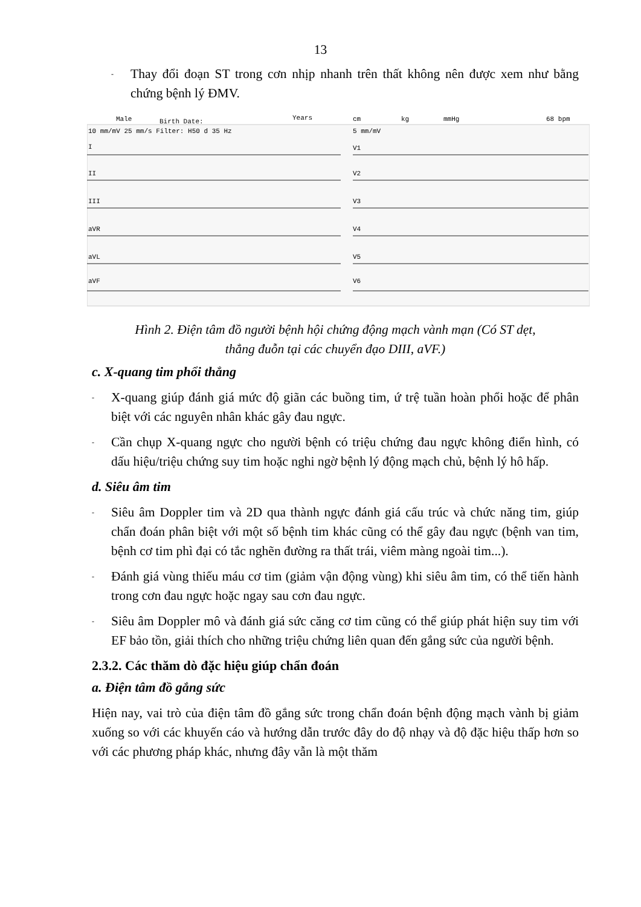13
-
Thay đổi đoạn ST trong cơn nhịp nhanh trên thất không nên được xem như bằng chứng bệnh lý ĐMV.
Male
Birth Date:
Years
cm
kg
mmHg
68 bpm
10 mm/mV 25 mm/s Filter: H50 d 35 Hz
5 mm/mV
I
II
III
aVR
aVL
aVF
V1
V2
V3
V4
V5
V6
Hình 2. Điện tâm đồ người bệnh hội chứng động mạch vành mạn (Có ST dẹt,
thẳng đuỗn tại các chuyển đạo DIII, aVF.)
c. X-quang tim phổi thẳng
-
X-quang giúp đánh giá mức độ giãn các buồng tim, ứ trệ tuần hoàn phổi hoặc để phân biệt với các nguyên nhân khác gây đau ngực.
-
Cần chụp X-quang ngực cho người bệnh có triệu chứng đau ngực không điển hình, có dấu hiệu/triệu chứng suy tim hoặc nghi ngờ bệnh lý động mạch chủ, bệnh lý hô hấp.
d. Siêu âm tim
-
Siêu âm Doppler tim và 2D qua thành ngực đánh giá cấu trúc và chức năng tim, giúp chẩn đoán phân biệt với một số bệnh tim khác cũng có thể gây đau ngực (bệnh van tim, bệnh cơ tim phì đại có tắc nghẽn đường ra thất trái, viêm màng ngoài tim...).
-
Đánh giá vùng thiếu máu cơ tim (giảm vận động vùng) khi siêu âm tim, có thể tiến hành trong cơn đau ngực hoặc ngay sau cơn đau ngực.
-
Siêu âm Doppler mô và đánh giá sức căng cơ tim cũng có thể giúp phát hiện suy tim với EF bảo tồn, giải thích cho những triệu chứng liên quan đến gắng sức của người bệnh.
2.3.2. Các thăm dò đặc hiệu giúp chẩn đoán
a. Điện tâm đồ gắng sức
Hiện nay, vai trò của điện tâm đồ gắng sức trong chẩn đoán bệnh động mạch vành bị giảm xuống so với các khuyến cáo và hướng dẫn trước đây do độ nhạy và độ đặc hiệu thấp hơn so với các phương pháp khác, nhưng đây vẫn là một thăm